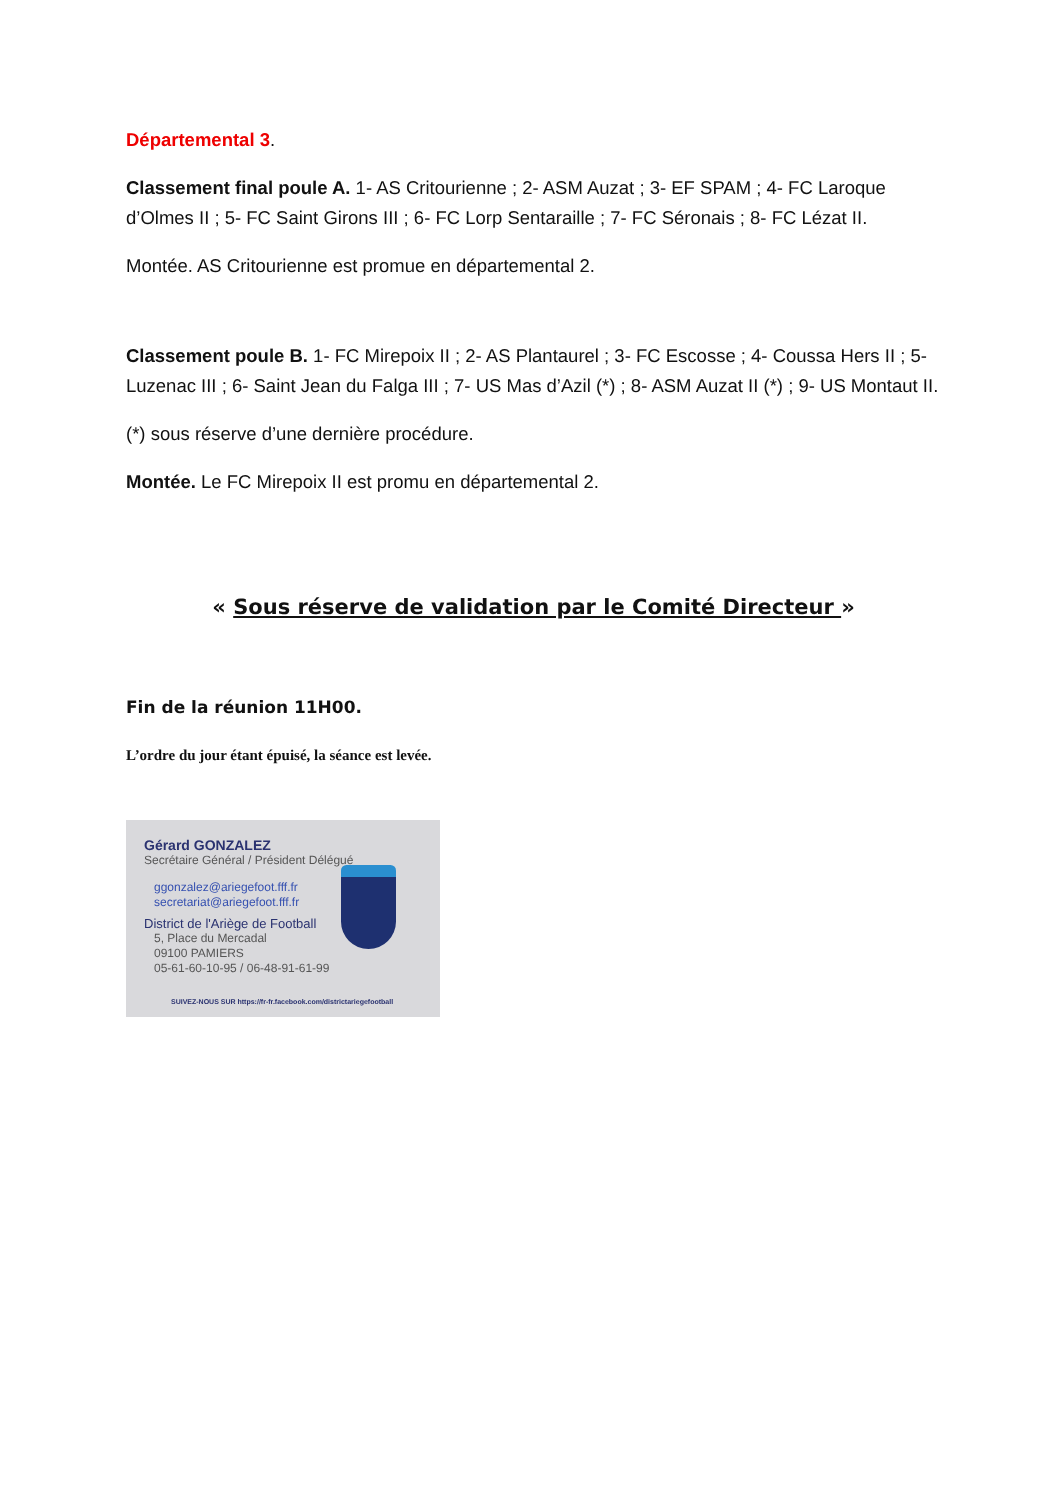Départemental 3.
Classement final poule A. 1- AS Critourienne ; 2- ASM Auzat ; 3- EF SPAM ; 4- FC Laroque d’Olmes II ; 5- FC Saint Girons III ; 6- FC Lorp Sentaraille ; 7- FC Séronais ; 8- FC Lézat II.
Montée. AS Critourienne est promue en départemental 2.
Classement poule B. 1- FC Mirepoix II ; 2- AS Plantaurel ; 3- FC Escosse ; 4- Coussa Hers II ; 5- Luzenac III ; 6- Saint Jean du Falga III ; 7- US Mas d’Azil (*) ; 8- ASM Auzat II (*) ; 9- US Montaut II.
(*) sous réserve d’une dernière procédure.
Montée. Le FC Mirepoix II est promu en départemental 2.
« Sous réserve de validation par le Comité Directeur »
Fin de la réunion 11H00.
L’ordre du jour étant épuisé, la séance est levée.
Gérard GONZALEZ
Secrétaire Général / Président Délégué
ggonzalez@ariegefoot.fff.fr
secretariat@ariegefoot.fff.fr
District de l'Ariège de Football
5, Place du Mercadal
09100 PAMIERS
05-61-60-10-95 / 06-48-91-61-99
SUIVEZ-NOUS SUR https://fr-fr.facebook.com/districtariegefootball